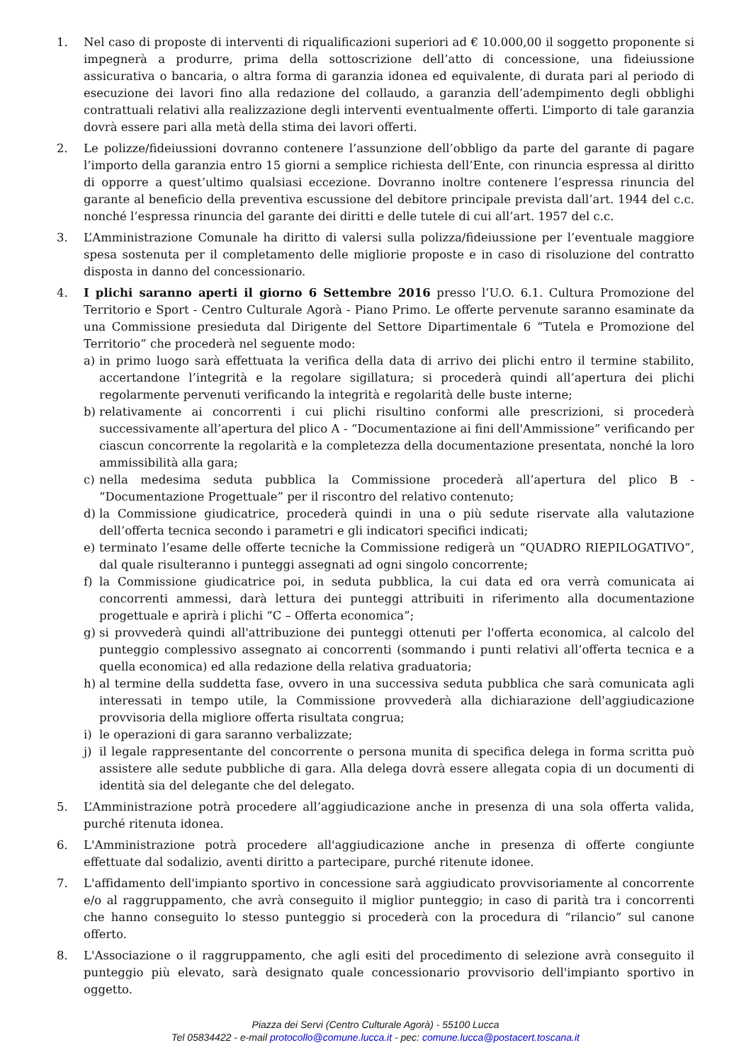1. Nel caso di proposte di interventi di riqualificazioni superiori ad € 10.000,00 il soggetto proponente si impegnerà a produrre, prima della sottoscrizione dell’atto di concessione, una fideiussione assicurativa o bancaria, o altra forma di garanzia idonea ed equivalente, di durata pari al periodo di esecuzione dei lavori fino alla redazione del collaudo, a garanzia dell’adempimento degli obblighi contrattuali relativi alla realizzazione degli interventi eventualmente offerti. L’importo di tale garanzia dovrà essere pari alla metà della stima dei lavori offerti.
2. Le polizze/fideiussioni dovranno contenere l’assunzione dell’obbligo da parte del garante di pagare l’importo della garanzia entro 15 giorni a semplice richiesta dell’Ente, con rinuncia espressa al diritto di opporre a quest’ultimo qualsiasi eccezione. Dovranno inoltre contenere l’espressa rinuncia del garante al beneficio della preventiva escussione del debitore principale prevista dall’art. 1944 del c.c. nonché l’espressa rinuncia del garante dei diritti e delle tutele di cui all’art. 1957 del c.c.
3. L’Amministrazione Comunale ha diritto di valersi sulla polizza/fideiussione per l’eventuale maggiore spesa sostenuta per il completamento delle migliorie proposte e in caso di risoluzione del contratto disposta in danno del concessionario.
4. I plichi saranno aperti il giorno 6 Settembre 2016 presso l’U.O. 6.1. Cultura Promozione del Territorio e Sport - Centro Culturale Agorà - Piano Primo. Le offerte pervenute saranno esaminate da una Commissione presieduta dal Dirigente del Settore Dipartimentale 6 “Tutela e Promozione del Territorio” che procederà nel seguente modo:
a) in primo luogo sarà effettuata la verifica della data di arrivo dei plichi entro il termine stabilito, accertandone l’integrità e la regolare sigillatura; si procederà quindi all’apertura dei plichi regolarmente pervenuti verificando la integrità e regolarità delle buste interne;
b) relativamente ai concorrenti i cui plichi risultino conformi alle prescrizioni, si procederà successivamente all’apertura del plico A - “Documentazione ai fini dell'Ammissione” verificando per ciascun concorrente la regolarità e la completezza della documentazione presentata, nonché la loro ammissibilità alla gara;
c) nella medesima seduta pubblica la Commissione procederà all’apertura del plico B - “Documentazione Progettuale” per il riscontro del relativo contenuto;
d) la Commissione giudicatrice, procederà quindi in una o più sedute riservate alla valutazione dell’offerta tecnica secondo i parametri e gli indicatori specifici indicati;
e) terminato l’esame delle offerte tecniche la Commissione redigerà un “QUADRO RIEPILOGATIVO”, dal quale risulteranno i punteggi assegnati ad ogni singolo concorrente;
f) la Commissione giudicatrice poi, in seduta pubblica, la cui data ed ora verrà comunicata ai concorrenti ammessi, darà lettura dei punteggi attribuiti in riferimento alla documentazione progettuale e aprirà i plichi “C – Offerta economica”;
g) si provvederà quindi all'attribuzione dei punteggi ottenuti per l'offerta economica, al calcolo del punteggio complessivo assegnato ai concorrenti (sommando i punti relativi all’offerta tecnica e a quella economica) ed alla redazione della relativa graduatoria;
h) al termine della suddetta fase, ovvero in una successiva seduta pubblica che sarà comunicata agli interessati in tempo utile, la Commissione provvederà alla dichiarazione dell'aggiudicazione provvisoria della migliore offerta risultata congrua;
i) le operazioni di gara saranno verbalizzate;
j) il legale rappresentante del concorrente o persona munita di specifica delega in forma scritta può assistere alle sedute pubbliche di gara. Alla delega dovrà essere allegata copia di un documenti di identità sia del delegante che del delegato.
5. L’Amministrazione potrà procedere all’aggiudicazione anche in presenza di una sola offerta valida, purché ritenuta idonea.
6. L'Amministrazione potrà procedere all'aggiudicazione anche in presenza di offerte congiunte effettuate dal sodalizio, aventi diritto a partecipare, purché ritenute idonee.
7. L'affidamento dell'impianto sportivo in concessione sarà aggiudicato provvisoriamente al concorrente e/o al raggruppamento, che avrà conseguito il miglior punteggio; in caso di parità tra i concorrenti che hanno conseguito lo stesso punteggio si procederà con la procedura di “rilancio” sul canone offerto.
8. L'Associazione o il raggruppamento, che agli esiti del procedimento di selezione avrà conseguito il punteggio più elevato, sarà designato quale concessionario provvisorio dell'impianto sportivo in oggetto.
Piazza dei Servi (Centro Culturale Agorà) - 55100 Lucca
Tel 05834422 - e-mail protocollo@comune.lucca.it - pec: comune.lucca@postacert.toscana.it